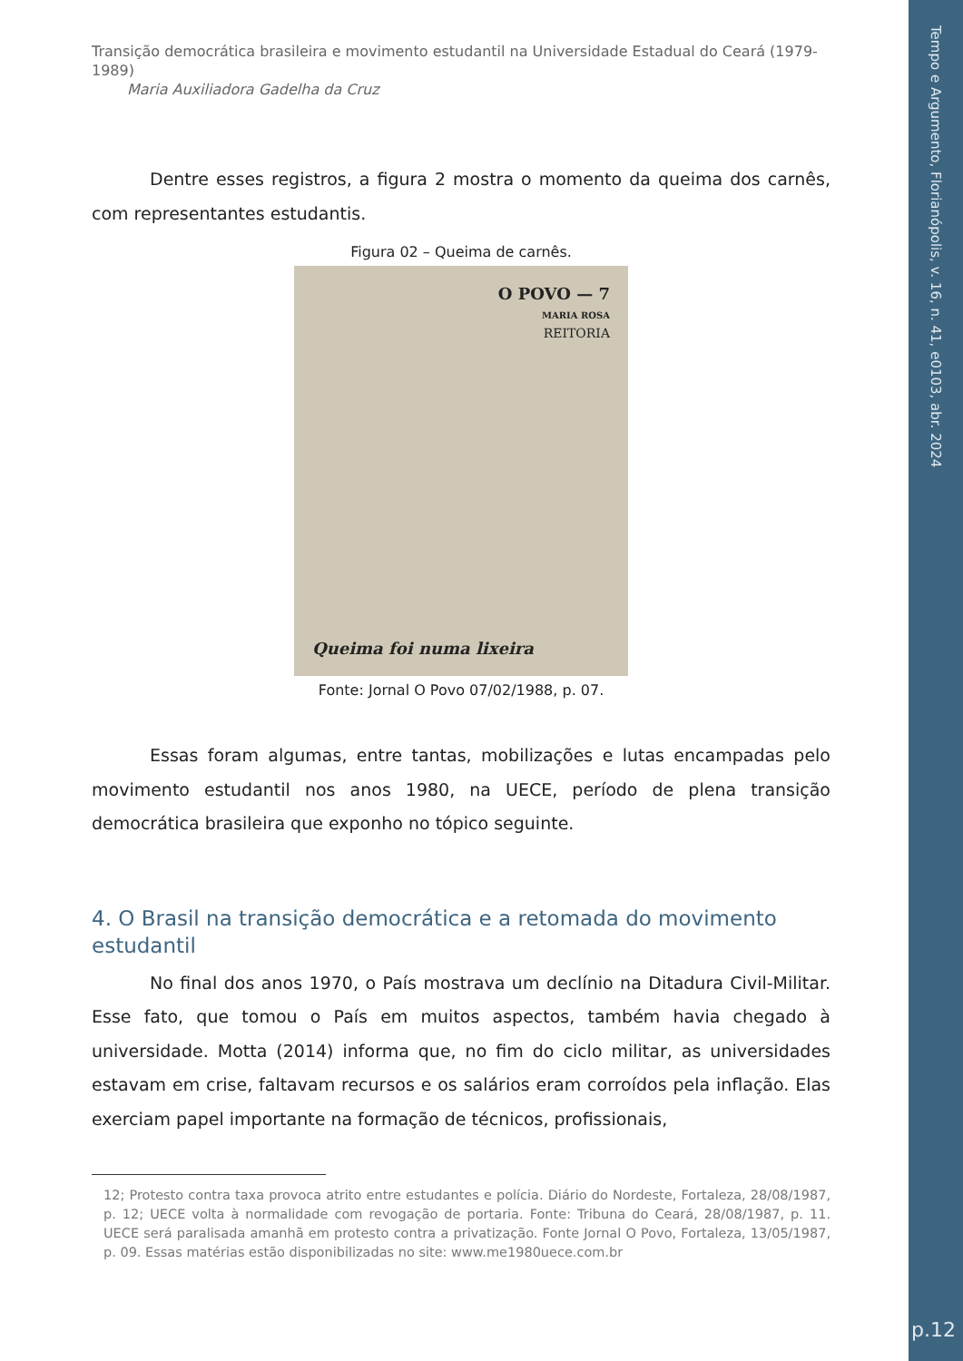Tempo e Argumento, Florianópolis, v. 16, n. 41, e0103, abr. 2024
p.12
Transição democrática brasileira e movimento estudantil na Universidade Estadual do Ceará (1979-1989)
Maria Auxiliadora Gadelha da Cruz
Dentre esses registros, a figura 2 mostra o momento da queima dos carnês, com representantes estudantis.
Figura 02 – Queima de carnês.
O POVO — 7
MARIA ROSA
REITORIA
Queima foi numa lixeira
Fonte: Jornal O Povo 07/02/1988, p. 07.
Essas foram algumas, entre tantas, mobilizações e lutas encampadas pelo movimento estudantil nos anos 1980, na UECE, período de plena transição democrática brasileira que exponho no tópico seguinte.
4. O Brasil na transição democrática e a retomada do movimento estudantil
No final dos anos 1970, o País mostrava um declínio na Ditadura Civil-Militar. Esse fato, que tomou o País em muitos aspectos, também havia chegado à universidade. Motta (2014) informa que, no fim do ciclo militar, as universidades estavam em crise, faltavam recursos e os salários eram corroídos pela inflação. Elas exerciam papel importante na formação de técnicos, profissionais,
12; Protesto contra taxa provoca atrito entre estudantes e polícia. Diário do Nordeste, Fortaleza, 28/08/1987, p. 12; UECE volta à normalidade com revogação de portaria. Fonte: Tribuna do Ceará, 28/08/1987, p. 11. UECE será paralisada amanhã em protesto contra a privatização. Fonte Jornal O Povo, Fortaleza, 13/05/1987, p. 09. Essas matérias estão disponibilizadas no site: www.me1980uece.com.br